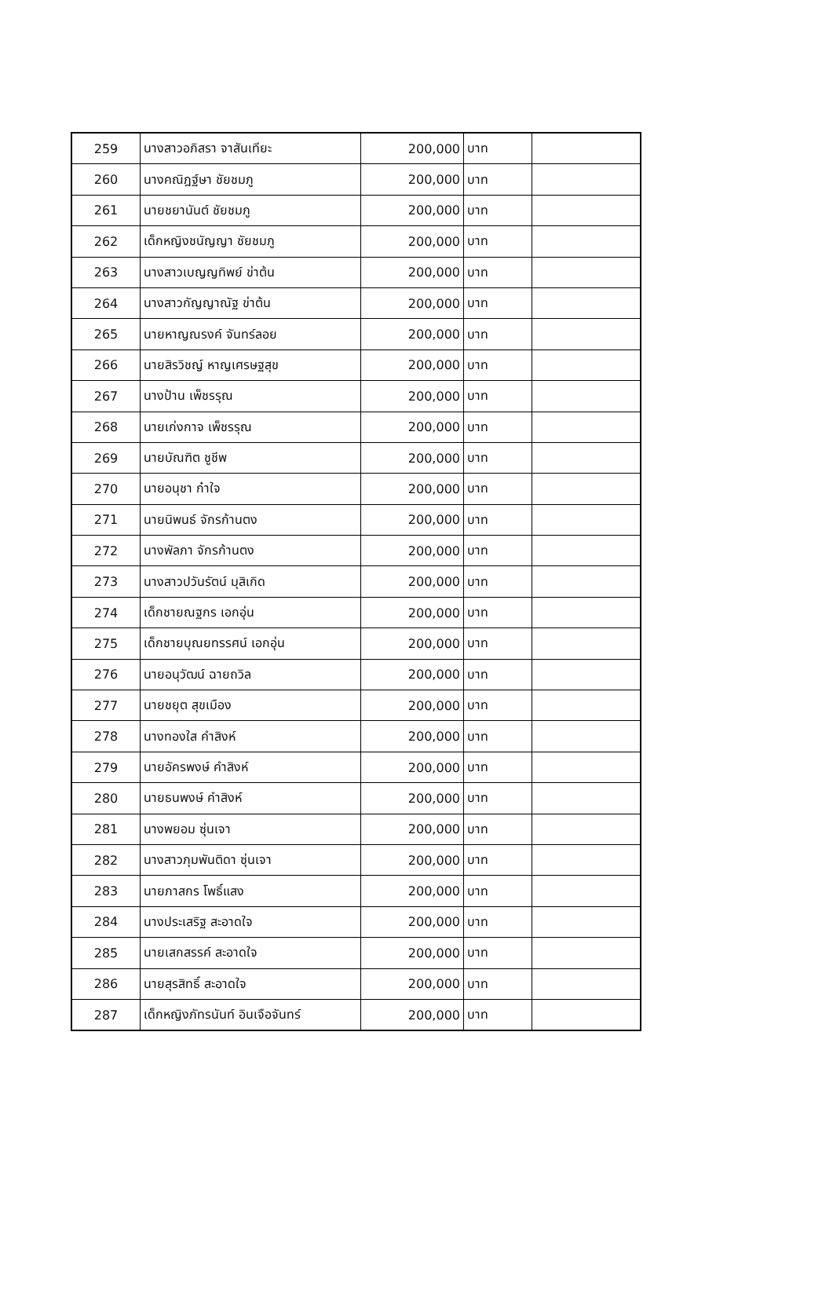| 259 | นางสาวอภิสรา จาสันเทียะ | 200,000 | บาท | |
| 260 | นางคณิฎฐ์ษา ชัยชมภู | 200,000 | บาท | |
| 261 | นายชยานันต์ ชัยชมภู | 200,000 | บาท | |
| 262 | เด็กหญิงชนัญญา ชัยชมภู | 200,000 | บาท | |
| 263 | นางสาวเบญญทิพย์ ข่าต้น | 200,000 | บาท | |
| 264 | นางสาวกัญญาณัฐ ข่าต้น | 200,000 | บาท | |
| 265 | นายหาญณรงค์ จันทร์ลอย | 200,000 | บาท | |
| 266 | นายสิรวิชญ์ หาญเศรษฐสุข | 200,000 | บาท | |
| 267 | นางป้าน เพ็ชรรุณ | 200,000 | บาท | |
| 268 | นายเก่งกาจ เพ็ชรรุณ | 200,000 | บาท | |
| 269 | นายบัณฑิต ชูชีพ | 200,000 | บาท | |
| 270 | นายอนุชา ก๋าใจ | 200,000 | บาท | |
| 271 | นายนิพนธ์ จักรก้านตง | 200,000 | บาท | |
| 272 | นางพัลภา จักรก้านตง | 200,000 | บาท | |
| 273 | นางสาวปวันรัตน์ มุสิเกิด | 200,000 | บาท | |
| 274 | เด็กชายณฐกร เอกอุ่น | 200,000 | บาท | |
| 275 | เด็กชายบุณยทรรศน์ เอกอุ่น | 200,000 | บาท | |
| 276 | นายอนุวัฒน์ ฉายถวิล | 200,000 | บาท | |
| 277 | นายชยุต สุขเมือง | 200,000 | บาท | |
| 278 | นางทองใส คำสิงห์ | 200,000 | บาท | |
| 279 | นายอัครพงษ์ คำสิงห์ | 200,000 | บาท | |
| 280 | นายธนพงษ์ คำสิงห์ | 200,000 | บาท | |
| 281 | นางพยอม ซุ่นเจา | 200,000 | บาท | |
| 282 | นางสาวภุมพันติดา ซุ่นเจา | 200,000 | บาท | |
| 283 | นายภาสกร โพธิ์แสง | 200,000 | บาท | |
| 284 | นางประเสริฐ สะอาดใจ | 200,000 | บาท | |
| 285 | นายเสกสรรค์ สะอาดใจ | 200,000 | บาท | |
| 286 | นายสุรสิทธิ์ สะอาดใจ | 200,000 | บาท | |
| 287 | เด็กหญิงภัทรนันท์ อินเจือจันทร์ | 200,000 | บาท | |